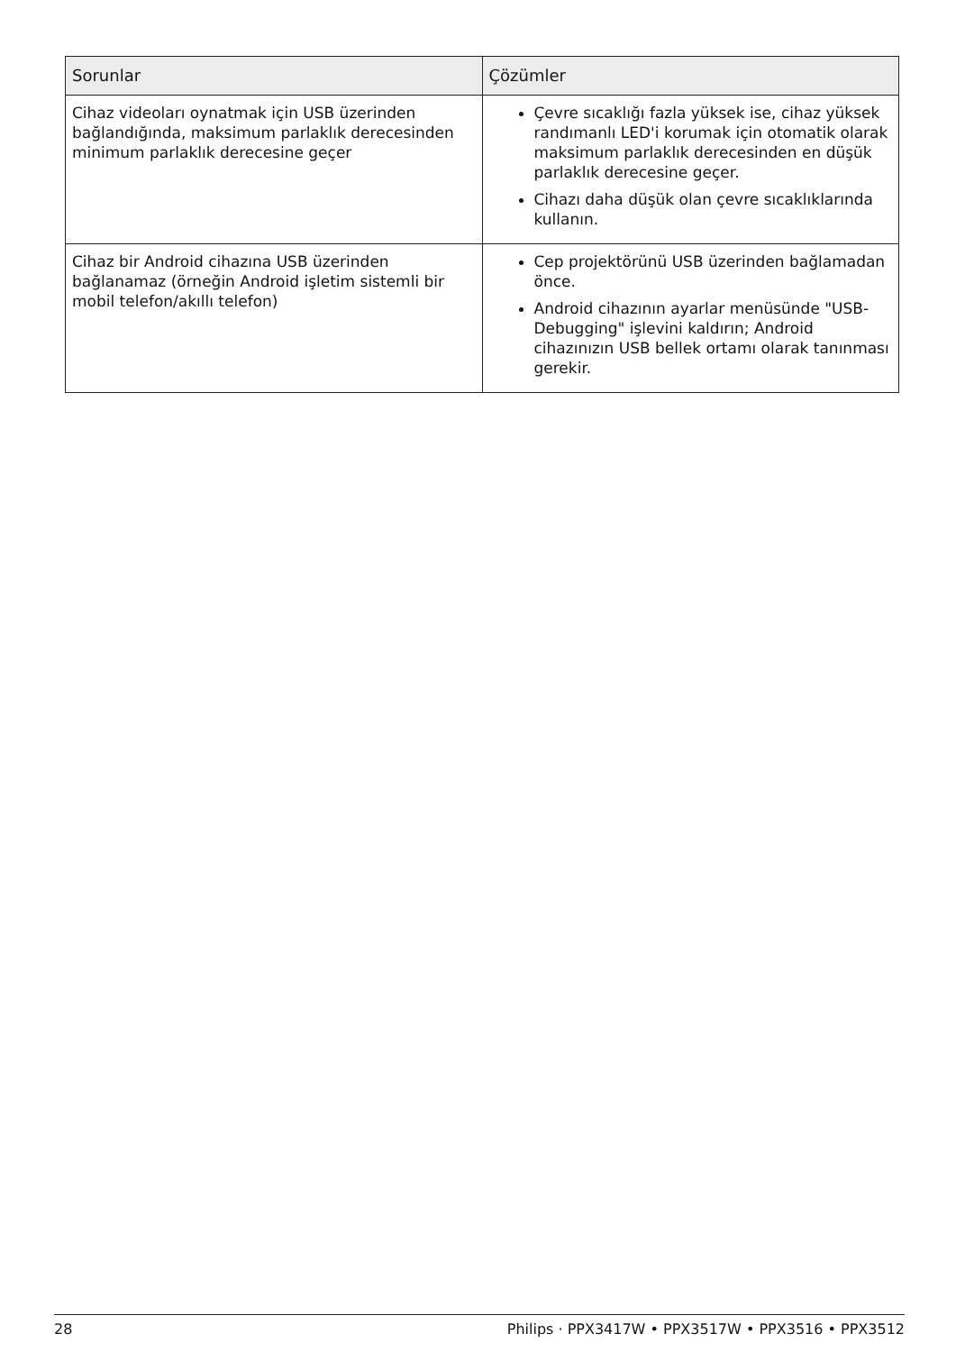| Sorunlar | Çözümler |
| --- | --- |
| Cihaz videoları oynatmak için USB üzerinden bağlandığında, maksimum parlaklık derecesinden minimum parlaklık derecesine geçer | Çevre sıcaklığı fazla yüksek ise, cihaz yüksek randımanlı LED'i korumak için otomatik olarak maksimum parlaklık derecesinden en düşük parlaklık derecesine geçer. Cihazı daha düşük olan çevre sıcaklıklarında kullanın. |
| Cihaz bir Android cihazına USB üzerinden bağlanamaz (örneğin Android işletim sistemli bir mobil telefon/akıllı telefon) | Cep projektörünü USB üzerinden bağlamadan önce. Android cihazının ayarlar menüsünde "USB-Debugging" işlevini kaldırın; Android cihazınızın USB bellek ortamı olarak tanınması gerekir. |
28 Philips · PPX3417W • PPX3517W • PPX3516 • PPX3512